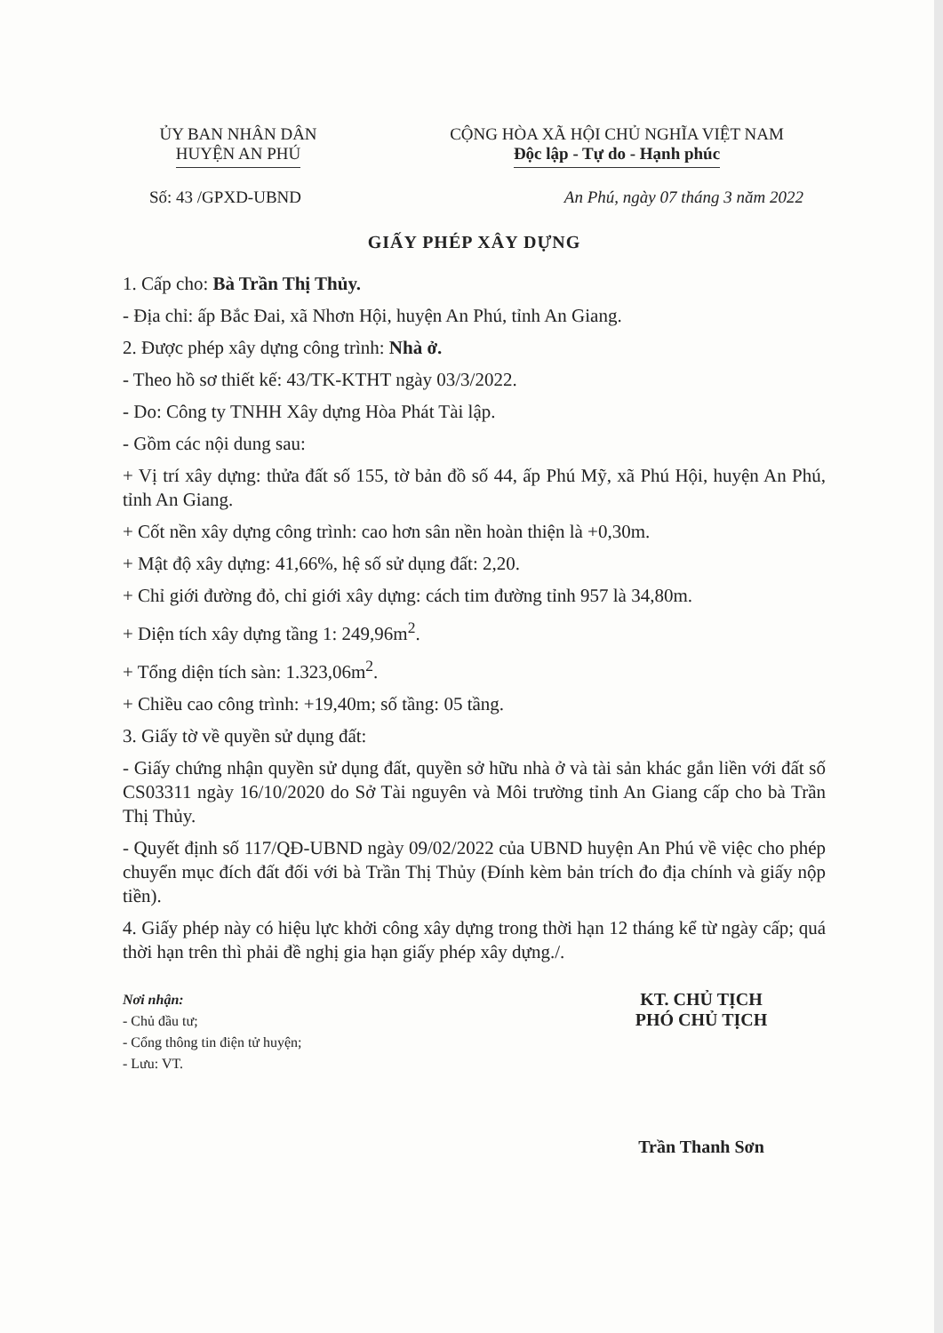ỦY BAN NHÂN DÂN
HUYỆN AN PHÚ
CỘNG HÒA XÃ HỘI CHỦ NGHĨA VIỆT NAM
Độc lập - Tự do - Hạnh phúc
Số: 43 /GPXD-UBND An Phú, ngày 07 tháng 3 năm 2022
GIẤY PHÉP XÂY DỰNG
1. Cấp cho: Bà Trần Thị Thủy.
- Địa chỉ: ấp Bắc Đai, xã Nhơn Hội, huyện An Phú, tỉnh An Giang.
2. Được phép xây dựng công trình: Nhà ở.
- Theo hồ sơ thiết kế: 43/TK-KTHT ngày 03/3/2022.
- Do: Công ty TNHH Xây dựng Hòa Phát Tài lập.
- Gồm các nội dung sau:
+ Vị trí xây dựng: thửa đất số 155, tờ bản đồ số 44, ấp Phú Mỹ, xã Phú Hội, huyện An Phú, tỉnh An Giang.
+ Cốt nền xây dựng công trình: cao hơn sân nền hoàn thiện là +0,30m.
+ Mật độ xây dựng: 41,66%, hệ số sử dụng đất: 2,20.
+ Chỉ giới đường đỏ, chỉ giới xây dựng: cách tim đường tỉnh 957 là 34,80m.
+ Diện tích xây dựng tầng 1: 249,96m<sup>2</sup>.
+ Tổng diện tích sàn: 1.323,06m<sup>2</sup>.
+ Chiều cao công trình: +19,40m; số tầng: 05 tầng.
3. Giấy tờ về quyền sử dụng đất:
- Giấy chứng nhận quyền sử dụng đất, quyền sở hữu nhà ở và tài sản khác gắn liền với đất số CS03311 ngày 16/10/2020 do Sở Tài nguyên và Môi trường tỉnh An Giang cấp cho bà Trần Thị Thủy.
- Quyết định số 117/QĐ-UBND ngày 09/02/2022 của UBND huyện An Phú về việc cho phép chuyển mục đích đất đối với bà Trần Thị Thủy (Đính kèm bản trích đo địa chính và giấy nộp tiền).
4. Giấy phép này có hiệu lực khởi công xây dựng trong thời hạn 12 tháng kể từ ngày cấp; quá thời hạn trên thì phải đề nghị gia hạn giấy phép xây dựng./.
Nơi nhận:
- Chủ đầu tư;
- Cổng thông tin điện tử huyện;
- Lưu: VT.
KT. CHỦ TỊCH
PHÓ CHỦ TỊCH
Trần Thanh Sơn